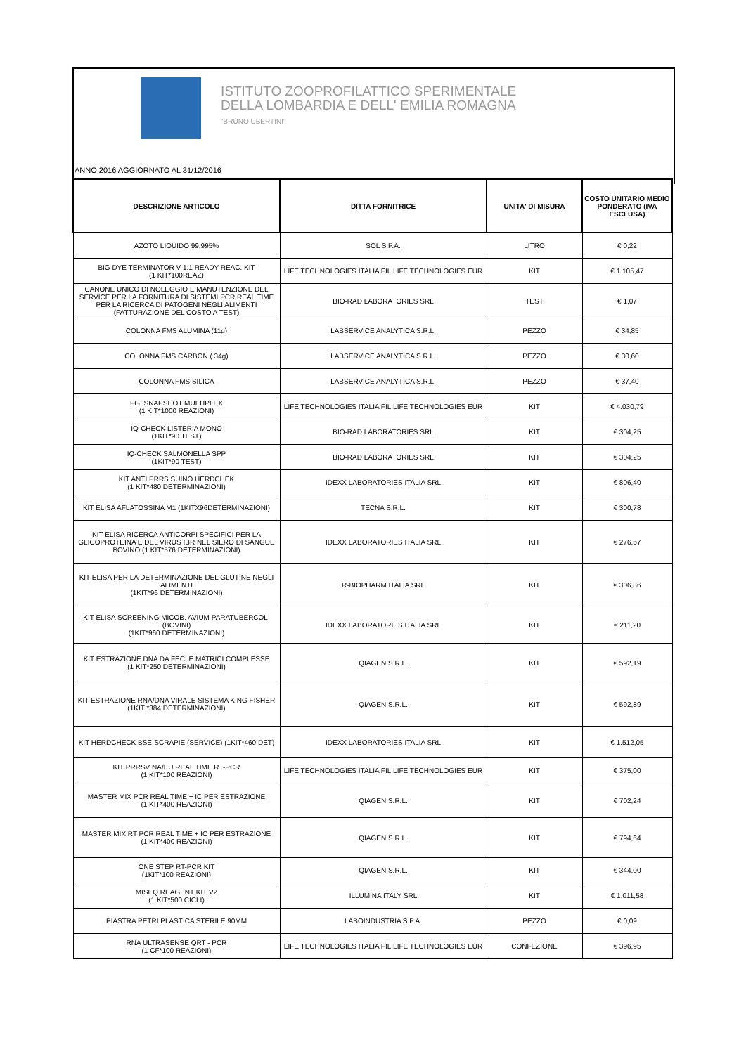ISTITUTO ZOOPROFILATTICO SPERIMENTALE
DELLA LOMBARDIA E DELL' EMILIA ROMAGNA
"BRUNO UBERTINI"
ANNO 2016 AGGIORNATO AL 31/12/2016
| DESCRIZIONE ARTICOLO | DITTA FORNITRICE | UNITA' DI MISURA | COSTO UNITARIO MEDIO PONDERATO (IVA ESCLUSA) |
| --- | --- | --- | --- |
| AZOTO LIQUIDO 99,995% | SOL S.P.A. | LITRO | € 0,22 |
| BIG DYE TERMINATOR V 1.1 READY REAC. KIT (1 KIT*100REAZ) | LIFE TECHNOLOGIES ITALIA FIL.LIFE TECHNOLOGIES EUR | KIT | € 1.105,47 |
| CANONE UNICO DI NOLEGGIO E MANUTENZIONE DEL SERVICE PER LA FORNITURA DI SISTEMI PCR REAL TIME PER LA RICERCA DI PATOGENI NEGLI ALIMENTI (FATTURAZIONE DEL COSTO A TEST) | BIO-RAD LABORATORIES SRL | TEST | € 1,07 |
| COLONNA FMS ALUMINA (11g) | LABSERVICE ANALYTICA S.R.L. | PEZZO | € 34,85 |
| COLONNA FMS CARBON (.34g) | LABSERVICE ANALYTICA S.R.L. | PEZZO | € 30,60 |
| COLONNA FMS SILICA | LABSERVICE ANALYTICA S.R.L. | PEZZO | € 37,40 |
| FG, SNAPSHOT MULTIPLEX (1 KIT*1000 REAZIONI) | LIFE TECHNOLOGIES ITALIA FIL.LIFE TECHNOLOGIES EUR | KIT | € 4.030,79 |
| IQ-CHECK LISTERIA MONO (1KIT*90 TEST) | BIO-RAD LABORATORIES SRL | KIT | € 304,25 |
| IQ-CHECK SALMONELLA SPP (1KIT*90 TEST) | BIO-RAD LABORATORIES SRL | KIT | € 304,25 |
| KIT ANTI PRRS SUINO HERDCHEK (1 KIT*480 DETERMINAZIONI) | IDEXX LABORATORIES ITALIA SRL | KIT | € 806,40 |
| KIT ELISA AFLATOSSINA M1 (1KITX96DETERMINAZIONI) | TECNA S.R.L. | KIT | € 300,78 |
| KIT ELISA RICERCA ANTICORPI SPECIFICI PER LA GLICOPROTEINA E DEL VIRUS IBR NEL SIERO DI SANGUE BOVINO (1 KIT*576 DETERMINAZIONI) | IDEXX LABORATORIES ITALIA SRL | KIT | € 276,57 |
| KIT ELISA PER LA DETERMINAZIONE DEL GLUTINE NEGLI ALIMENTI (1KIT*96 DETERMINAZIONI) | R-BIOPHARM ITALIA SRL | KIT | € 306,86 |
| KIT ELISA SCREENING MICOB. AVIUM PARATUBERCOL. (BOVINI) (1KIT*960 DETERMINAZIONI) | IDEXX LABORATORIES ITALIA SRL | KIT | € 211,20 |
| KIT ESTRAZIONE DNA DA FECI E MATRICI COMPLESSE (1 KIT*250 DETERMINAZIONI) | QIAGEN S.R.L. | KIT | € 592,19 |
| KIT ESTRAZIONE RNA/DNA VIRALE SISTEMA KING FISHER (1KIT *384 DETERMINAZIONI) | QIAGEN S.R.L. | KIT | € 592,89 |
| KIT HERDCHECK BSE-SCRAPIE (SERVICE) (1KIT*460 DET) | IDEXX LABORATORIES ITALIA SRL | KIT | € 1.512,05 |
| KIT PRRSV NA/EU REAL TIME RT-PCR (1 KIT*100 REAZIONI) | LIFE TECHNOLOGIES ITALIA FIL.LIFE TECHNOLOGIES EUR | KIT | € 375,00 |
| MASTER MIX PCR REAL TIME + IC PER ESTRAZIONE (1 KIT*400 REAZIONI) | QIAGEN S.R.L. | KIT | € 702,24 |
| MASTER MIX RT PCR REAL TIME + IC PER ESTRAZIONE (1 KIT*400 REAZIONI) | QIAGEN S.R.L. | KIT | € 794,64 |
| ONE STEP RT-PCR KIT (1KIT*100 REAZIONI) | QIAGEN S.R.L. | KIT | € 344,00 |
| MISEQ REAGENT KIT V2 (1 KIT*500 CICLI) | ILLUMINA ITALY SRL | KIT | € 1.011,58 |
| PIASTRA PETRI PLASTICA STERILE 90MM | LABOINDUSTRIA S.P.A. | PEZZO | € 0,09 |
| RNA ULTRASENSE QRT - PCR (1 CF*100 REAZIONI) | LIFE TECHNOLOGIES ITALIA FIL.LIFE TECHNOLOGIES EUR | CONFEZIONE | € 396,95 |